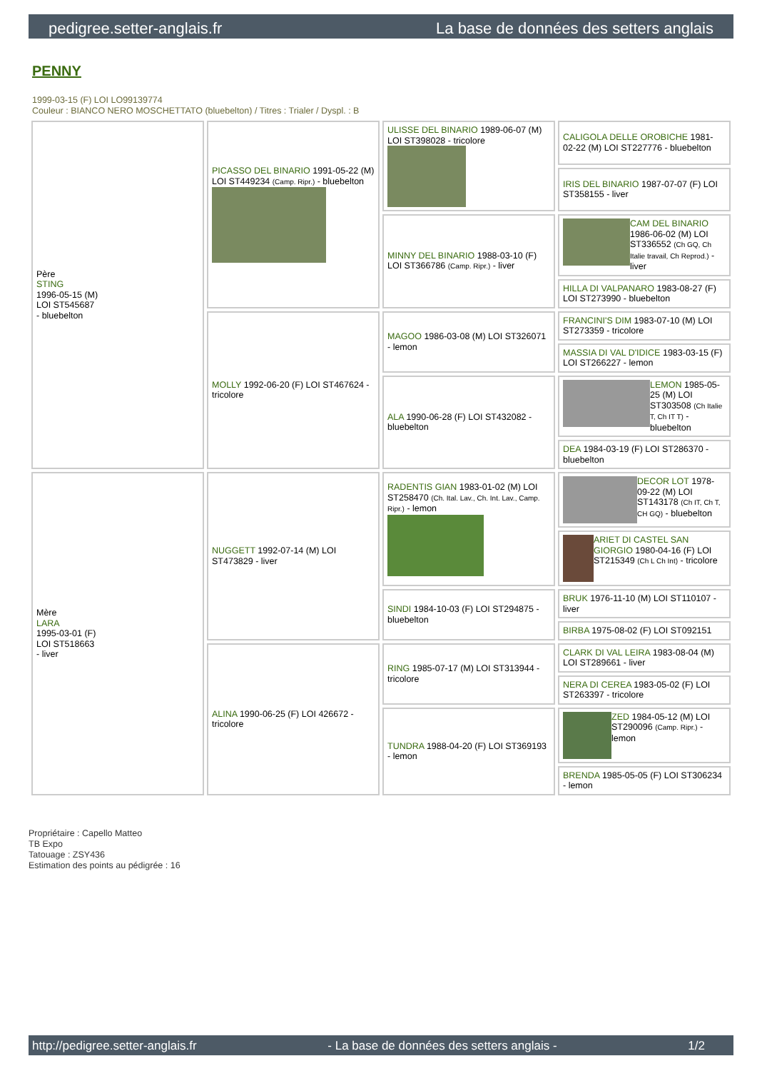pedigree.setter-anglais.fr La base de données des setters anglais
PENNY
1999-03-15 (F) LOI LO99139774
Couleur : BIANCO NERO MOSCHETTATO (bluebelton) / Titres : Trialer / Dyspl. : B
| Père STING 1996-05-15 (M) LOI ST545687 - bluebelton | PICASSO DEL BINARIO 1991-05-22 (M) LOI ST449234 (Camp. Ripr.) - bluebelton | ULISSE DEL BINARIO 1989-06-07 (M) LOI ST398028 - tricolore | CALIGOLA DELLE OROBICHE 1981-02-22 (M) LOI ST227776 - bluebelton |
| | | | IRIS DEL BINARIO 1987-07-07 (F) LOI ST358155 - liver |
| | | MINNY DEL BINARIO 1988-03-10 (F) LOI ST366786 (Camp. Ripr.) - liver | CAM DEL BINARIO 1986-06-02 (M) LOI ST336552 (Ch GQ, Ch Italie travail, Ch Reprod.) - liver |
| | | | HILLA DI VALPANARO 1983-08-27 (F) LOI ST273990 - bluebelton |
| | MOLLY 1992-06-20 (F) LOI ST467624 - tricolore | MAGOO 1986-03-08 (M) LOI ST326071 - lemon | FRANCINI'S DIM 1983-07-10 (M) LOI ST273359 - tricolore |
| | | | MASSIA DI VAL D'IDICE 1983-03-15 (F) LOI ST266227 - lemon |
| | | ALA 1990-06-28 (F) LOI ST432082 - bluebelton | LEMON 1985-05-25 (M) LOI ST303508 (Ch Italie T, Ch IT T) - bluebelton |
| | | | DEA 1984-03-19 (F) LOI ST286370 - bluebelton |
| Mère LARA 1995-03-01 (F) LOI ST518663 - liver | NUGGETT 1992-07-14 (M) LOI ST473829 - liver | RADENTIS GIAN 1983-01-02 (M) LOI ST258470 (Ch. Ital. Lav., Ch. Int. Lav., Camp. Ripr.) - lemon | DECOR LOT 1978-09-22 (M) LOI ST143178 (Ch IT, Ch T, CH GQ) - bluebelton |
| | | | ARIET DI CASTEL SAN GIORGIO 1980-04-16 (F) LOI ST215349 (Ch L Ch Int) - tricolore |
| | | SINDI 1984-10-03 (F) LOI ST294875 - bluebelton | BRUK 1976-11-10 (M) LOI ST110107 - liver |
| | | | BIRBA 1975-08-02 (F) LOI ST092151 |
| | ALINA 1990-06-25 (F) LOI 426672 - tricolore | RING 1985-07-17 (M) LOI ST313944 - tricolore | CLARK DI VAL LEIRA 1983-08-04 (M) LOI ST289661 - liver |
| | | | NERA DI CEREA 1983-05-02 (F) LOI ST263397 - tricolore |
| | | TUNDRA 1988-04-20 (F) LOI ST369193 - lemon | ZED 1984-05-12 (M) LOI ST290096 (Camp. Ripr.) - lemon |
| | | | BRENDA 1985-05-05 (F) LOI ST306234 - lemon |
Propriétaire : Capello Matteo
TB Expo
Tatouage : ZSY436
Estimation des points au pédigrée : 16
http://pedigree.setter-anglais.fr - La base de données des setters anglais - 1/2